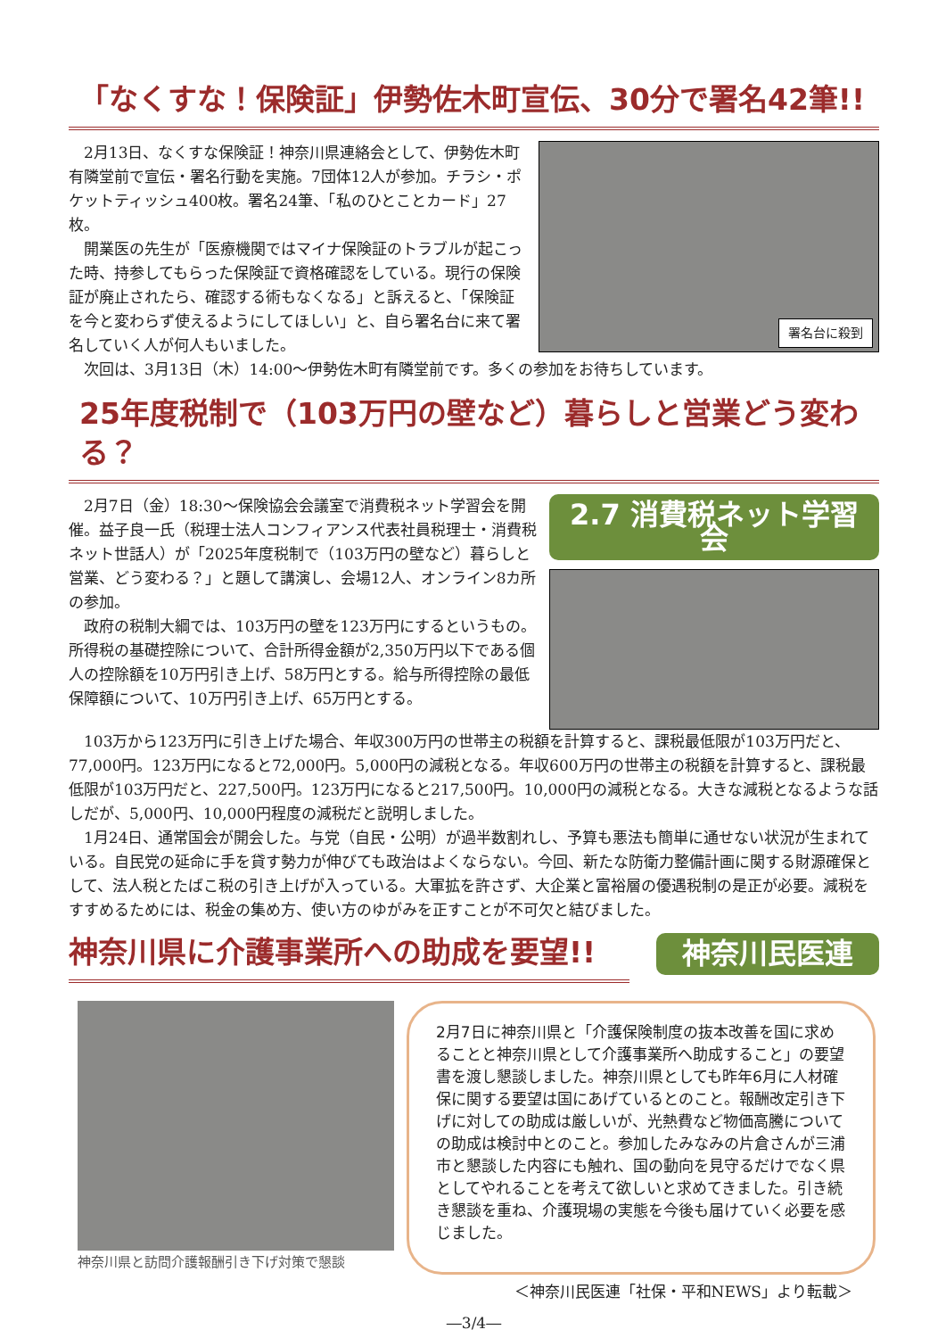「なくすな！保険証」伊勢佐木町宣伝、30分で署名42筆!!
2月13日、なくすな保険証！神奈川県連絡会として、伊勢佐木町有隣堂前で宣伝・署名行動を実施。7団体12人が参加。チラシ・ポケットティッシュ400枚。署名24筆、「私のひとことカード」27枚。
開業医の先生が「医療機関ではマイナ保険証のトラブルが起こった時、持参してもらった保険証で資格確認をしている。現行の保険証が廃止されたら、確認する術もなくなる」と訴えると、「保険証を今と変わらず使えるようにしてほしい」と、自ら署名台に来て署名していく人が何人もいました。
署名台に殺到
次回は、3月13日（木）14:00〜伊勢佐木町有隣堂前です。多くの参加をお待ちしています。
25年度税制で（103万円の壁など）暮らしと営業どう変わる？
2月7日（金）18:30〜保険協会会議室で消費税ネット学習会を開催。益子良一氏（税理士法人コンフィアンス代表社員税理士・消費税ネット世話人）が「2025年度税制で（103万円の壁など）暮らしと営業、どう変わる？」と題して講演し、会場12人、オンライン8カ所の参加。
政府の税制大綱では、103万円の壁を123万円にするというもの。所得税の基礎控除について、合計所得金額が2,350万円以下である個人の控除額を10万円引き上げ、58万円とする。給与所得控除の最低保障額について、10万円引き上げ、65万円とする。
2.7 消費税ネット学習会
103万から123万円に引き上げた場合、年収300万円の世帯主の税額を計算すると、課税最低限が103万円だと、77,000円。123万円になると72,000円。5,000円の減税となる。年収600万円の世帯主の税額を計算すると、課税最低限が103万円だと、227,500円。123万円になると217,500円。10,000円の減税となる。大きな減税となるような話しだが、5,000円、10,000円程度の減税だと説明しました。
1月24日、通常国会が開会した。与党（自民・公明）が過半数割れし、予算も悪法も簡単に通せない状況が生まれている。自民党の延命に手を貸す勢力が伸びても政治はよくならない。今回、新たな防衛力整備計画に関する財源確保として、法人税とたばこ税の引き上げが入っている。大軍拡を許さず、大企業と富裕層の優遇税制の是正が必要。減税をすすめるためには、税金の集め方、使い方のゆがみを正すことが不可欠と結びました。
神奈川県に介護事業所への助成を要望!!
神奈川民医連
神奈川県と訪問介護報酬引き下げ対策で懇談
2月7日に神奈川県と「介護保険制度の抜本改善を国に求めることと神奈川県として介護事業所へ助成すること」の要望書を渡し懇談しました。神奈川県としても昨年6月に人材確保に関する要望は国にあげているとのこと。報酬改定引き下げに対しての助成は厳しいが、光熱費など物価高騰についての助成は検討中とのこと。参加したみなみの片倉さんが三浦市と懇談した内容にも触れ、国の動向を見守るだけでなく県としてやれることを考えて欲しいと求めてきました。引き続き懇談を重ね、介護現場の実態を今後も届けていく必要を感じました。
＜神奈川民医連「社保・平和NEWS」より転載＞
―3/4―